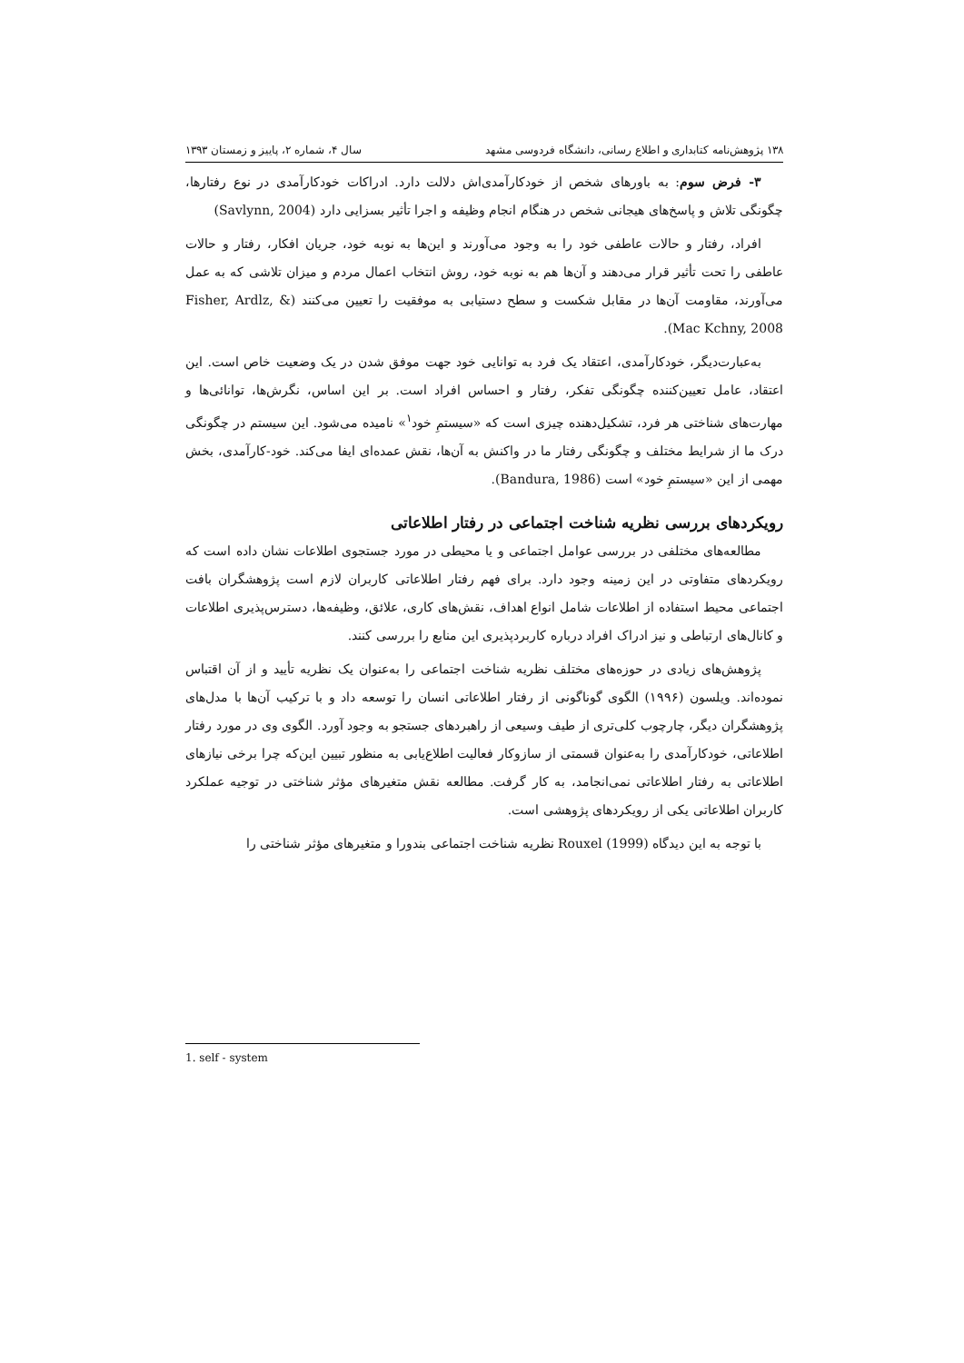۱۳۸ پژوهش‌نامه کتابداری و اطلاع رسانی، دانشگاه فردوسی مشهد سال ۴، شماره ۲، پاییز و زمستان ۱۳۹۳
۳- فرض سوم: به باورهای شخص از خودکارآمدی‌اش دلالت دارد. ادراکات خودکارآمدی در نوع رفتارها، چگونگی تلاش و پاسخ‌های هیجانی شخص در هنگام انجام وظیفه و اجرا تأثیر بسزایی دارد (Savlynn, 2004)
افراد، رفتار و حالات عاطفی خود را به وجود می‌آورند و این‌ها به نوبه خود، جریان افکار، رفتار و حالات عاطفی را تحت تأثیر قرار می‌دهند و آن‌ها هم به نوبه خود، روش انتخاب اعمال مردم و میزان تلاشی که به عمل می‌آورند، مقاومت آن‌ها در مقابل شکست و سطح دستیابی به موفقیت را تعیین می‌کنند (Fisher, Ardlz, & Mac Kchny, 2008).
به‌عبارت‌دیگر، خودکارآمدی، اعتقاد یک فرد به توانایی خود جهت موفق شدن در یک وضعیت خاص است. این اعتقاد، عامل تعیین‌کننده چگونگی تفکر، رفتار و احساس افراد است. بر این اساس، نگرش‌ها، توانائی‌ها و مهارت‌های شناختی هر فرد، تشکیل‌دهنده چیزی است که «سیستمِ خود<sup>۱</sup>» نامیده می‌شود. این سیستم در چگونگی درک ما از شرایط مختلف و چگونگی رفتار ما در واکنش به آن‌ها، نقش عمده‌ای ایفا می‌کند. خود-کارآمدی، بخش مهمی از این «سیستمِ خود» است (Bandura, 1986).
رویکردهای بررسی نظریه شناخت اجتماعی در رفتار اطلاعاتی
مطالعه‌های مختلفی در بررسی عوامل اجتماعی و یا محیطی در مورد جستجوی اطلاعات نشان داده است که رویکردهای متفاوتی در این زمینه وجود دارد. برای فهم رفتار اطلاعاتی کاربران لازم است پژوهشگران بافت اجتماعی محیط استفاده از اطلاعات شامل انواع اهداف، نقش‌های کاری، علائق، وظیفه‌ها، دسترس‌پذیری اطلاعات و کانال‌های ارتباطی و نیز ادراک افراد درباره کاربردپذیری این منابع را بررسی کنند.
پژوهش‌های زیادی در حوزه‌های مختلف نظریه شناخت اجتماعی را به‌عنوان یک نظریه تأیید و از آن اقتباس نموده‌اند. ویلسون (۱۹۹۶) الگوی گوناگونی از رفتار اطلاعاتی انسان را توسعه داد و با ترکیب آن‌ها با مدل‌های پژوهشگران دیگر، چارچوب کلی‌تری از طیف وسیعی از راهبردهای جستجو به وجود آورد. الگوی وی در مورد رفتار اطلاعاتی، خودکارآمدی را به‌عنوان قسمتی از سازوکار فعالیت اطلاع‌یابی به منظور تبیین این‌که چرا برخی نیازهای اطلاعاتی به رفتار اطلاعاتی نمی‌انجامد، به کار گرفت. مطالعه نقش متغیرهای مؤثر شناختی در توجیه عملکرد کاربران اطلاعاتی یکی از رویکردهای پژوهشی است.
با توجه به این دیدگاه Rouxel (1999) نظریه شناخت اجتماعی بندورا و متغیرهای مؤثر شناختی را
1. self - system